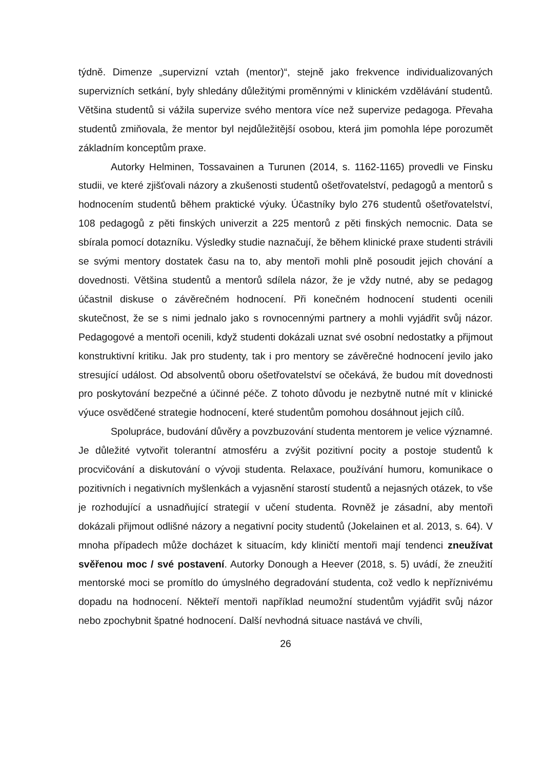týdně. Dimenze „supervizní vztah (mentor)“, stejně jako frekvence individualizovaných supervizních setkání, byly shledány důležitými proměnnými v klinickém vzdělávání studentů. Většina studentů si vážila supervize svého mentora více než supervize pedagoga. Převaha studentů zmiňovala, že mentor byl nejdůležitější osobou, která jim pomohla lépe porozumět základním konceptům praxe.
Autorky Helminen, Tossavainen a Turunen (2014, s. 1162-1165) provedli ve Finsku studii, ve které zjišťovali názory a zkušenosti studentů ošetřovatelství, pedagogů a mentorů s hodnocením studentů během praktické výuky. Účastníky bylo 276 studentů ošetřovatelství, 108 pedagogů z pěti finských univerzit a 225 mentorů z pěti finských nemocnic. Data se sbírala pomocí dotazníku. Výsledky studie naznačují, že během klinické praxe studenti strávili se svými mentory dostatek času na to, aby mentoři mohli plně posoudit jejich chování a dovednosti. Většina studentů a mentorů sdílela názor, že je vždy nutné, aby se pedagog účastnil diskuse o závěrečném hodnocení. Při konečném hodnocení studenti ocenili skutečnost, že se s nimi jednalo jako s rovnocennými partnery a mohli vyjádřit svůj názor. Pedagogové a mentoři ocenili, když studenti dokázali uznat své osobní nedostatky a přijmout konstruktivní kritiku. Jak pro studenty, tak i pro mentory se závěrečné hodnocení jevilo jako stresující událost. Od absolventů oboru ošetřovatelství se očekává, že budou mít dovednosti pro poskytování bezpečné a účinné péče. Z tohoto důvodu je nezbytně nutné mít v klinické výuce osvědčené strategie hodnocení, které studentům pomohou dosáhnout jejich cílů.
Spolupráce, budování důvěry a povzbuzování studenta mentorem je velice významné. Je důležité vytvořit tolerantní atmosféru a zvýšit pozitivní pocity a postoje studentů k procvičování a diskutování o vývoji studenta. Relaxace, používání humoru, komunikace o pozitivních i negativních myšlenkách a vyjasnění starostí studentů a nejasných otázek, to vše je rozhodující a usnadňující strategií v učení studenta. Rovněž je zásadní, aby mentoři dokázali přijmout odlišné názory a negativní pocity studentů (Jokelainen et al. 2013, s. 64). V mnoha případech může docházet k situacím, kdy kliničtí mentoři mají tendenci zneužívat svěřenou moc / své postavení. Autorky Donough a Heever (2018, s. 5) uvádí, že zneužití mentorské moci se promítlo do úmyslného degradování studenta, což vedlo k nepříznivému dopadu na hodnocení. Někteří mentoři například neumožní studentům vyjádřit svůj názor nebo zpochybnit špatné hodnocení. Další nevhodná situace nastává ve chvíli,
26